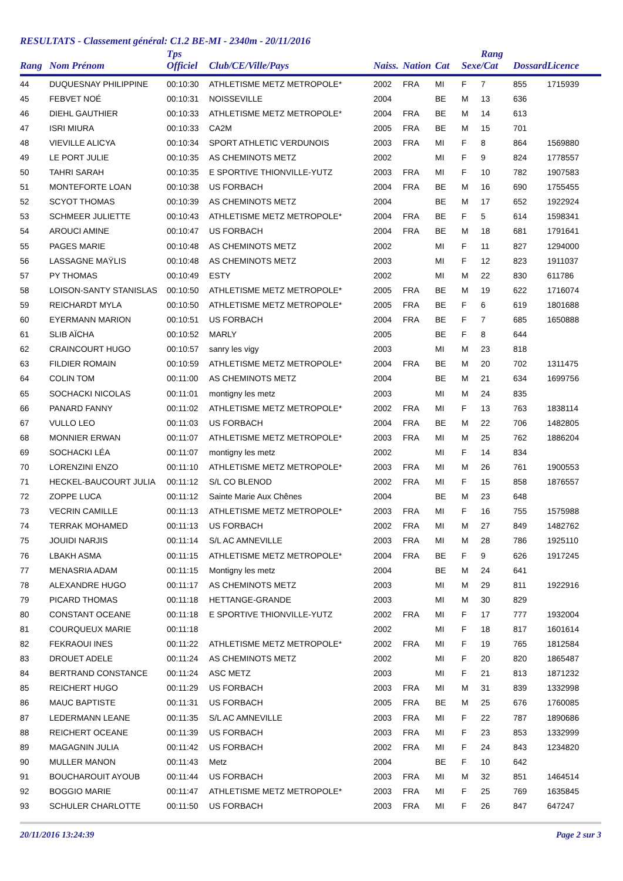RESULTATS - Classement général: C1.2 BE-MI - 2340m - 20/11/2016
| Rang | Nom Prénom | Tps Officiel | Club/CE/Ville/Pays | Naiss. | Nation | Cat | Sexe | Rang /Cat | Dossard | Licence |
| --- | --- | --- | --- | --- | --- | --- | --- | --- | --- | --- |
| 44 | DUQUESNAY PHILIPPINE | 00:10:30 | ATHLETISME METZ METROPOLE* | 2002 | FRA | MI | F | 7 | 855 | 1715939 |
| 45 | FEBVET NOÉ | 00:10:31 | NOISSEVILLE | 2004 | | BE | M | 13 | 636 | |
| 46 | DIEHL GAUTHIER | 00:10:33 | ATHLETISME METZ METROPOLE* | 2004 | FRA | BE | M | 14 | 613 | |
| 47 | ISRI MIURA | 00:10:33 | CA2M | 2005 | FRA | BE | M | 15 | 701 | |
| 48 | VIEVILLE ALICYA | 00:10:34 | SPORT ATHLETIC VERDUNOIS | 2003 | FRA | MI | F | 8 | 864 | 1569880 |
| 49 | LE PORT JULIE | 00:10:35 | AS CHEMINOTS METZ | 2002 | | MI | F | 9 | 824 | 1778557 |
| 50 | TAHRI SARAH | 00:10:35 | E SPORTIVE THIONVILLE-YUTZ | 2003 | FRA | MI | F | 10 | 782 | 1907583 |
| 51 | MONTEFORTE LOAN | 00:10:38 | US FORBACH | 2004 | FRA | BE | M | 16 | 690 | 1755455 |
| 52 | SCYOT THOMAS | 00:10:39 | AS CHEMINOTS METZ | 2004 | | BE | M | 17 | 652 | 1922924 |
| 53 | SCHMEER JULIETTE | 00:10:43 | ATHLETISME METZ METROPOLE* | 2004 | FRA | BE | F | 5 | 614 | 1598341 |
| 54 | AROUCI AMINE | 00:10:47 | US FORBACH | 2004 | FRA | BE | M | 18 | 681 | 1791641 |
| 55 | PAGES MARIE | 00:10:48 | AS CHEMINOTS METZ | 2002 | | MI | F | 11 | 827 | 1294000 |
| 56 | LASSAGNE MAŸLIS | 00:10:48 | AS CHEMINOTS METZ | 2003 | | MI | F | 12 | 823 | 1911037 |
| 57 | PY THOMAS | 00:10:49 | ESTY | 2002 | | MI | M | 22 | 830 | 611786 |
| 58 | LOISON-SANTY STANISLAS | 00:10:50 | ATHLETISME METZ METROPOLE* | 2005 | FRA | BE | M | 19 | 622 | 1716074 |
| 59 | REICHARDT MYLA | 00:10:50 | ATHLETISME METZ METROPOLE* | 2005 | FRA | BE | F | 6 | 619 | 1801688 |
| 60 | EYERMANN MARION | 00:10:51 | US FORBACH | 2004 | FRA | BE | F | 7 | 685 | 1650888 |
| 61 | SLIB AÏCHA | 00:10:52 | MARLY | 2005 | | BE | F | 8 | 644 | |
| 62 | CRAINCOURT HUGO | 00:10:57 | sanry les vigy | 2003 | | MI | M | 23 | 818 | |
| 63 | FILDIER ROMAIN | 00:10:59 | ATHLETISME METZ METROPOLE* | 2004 | FRA | BE | M | 20 | 702 | 1311475 |
| 64 | COLIN TOM | 00:11:00 | AS CHEMINOTS METZ | 2004 | | BE | M | 21 | 634 | 1699756 |
| 65 | SOCHACKI NICOLAS | 00:11:01 | montigny les metz | 2003 | | MI | M | 24 | 835 | |
| 66 | PANARD FANNY | 00:11:02 | ATHLETISME METZ METROPOLE* | 2002 | FRA | MI | F | 13 | 763 | 1838114 |
| 67 | VULLO LEO | 00:11:03 | US FORBACH | 2004 | FRA | BE | M | 22 | 706 | 1482805 |
| 68 | MONNIER ERWAN | 00:11:07 | ATHLETISME METZ METROPOLE* | 2003 | FRA | MI | M | 25 | 762 | 1886204 |
| 69 | SOCHACKI LÉA | 00:11:07 | montigny les metz | 2002 | | MI | F | 14 | 834 | |
| 70 | LORENZINI ENZO | 00:11:10 | ATHLETISME METZ METROPOLE* | 2003 | FRA | MI | M | 26 | 761 | 1900553 |
| 71 | HECKEL-BAUCOURT JULIA | 00:11:12 | S/L CO BLENOD | 2002 | FRA | MI | F | 15 | 858 | 1876557 |
| 72 | ZOPPE LUCA | 00:11:12 | Sainte Marie Aux Chênes | 2004 | | BE | M | 23 | 648 | |
| 73 | VECRIN CAMILLE | 00:11:13 | ATHLETISME METZ METROPOLE* | 2003 | FRA | MI | F | 16 | 755 | 1575988 |
| 74 | TERRAK MOHAMED | 00:11:13 | US FORBACH | 2002 | FRA | MI | M | 27 | 849 | 1482762 |
| 75 | JOUIDI NARJIS | 00:11:14 | S/L AC AMNEVILLE | 2003 | FRA | MI | M | 28 | 786 | 1925110 |
| 76 | LBAKH ASMA | 00:11:15 | ATHLETISME METZ METROPOLE* | 2004 | FRA | BE | F | 9 | 626 | 1917245 |
| 77 | MENASRIA ADAM | 00:11:15 | Montigny les metz | 2004 | | BE | M | 24 | 641 | |
| 78 | ALEXANDRE HUGO | 00:11:17 | AS CHEMINOTS METZ | 2003 | | MI | M | 29 | 811 | 1922916 |
| 79 | PICARD THOMAS | 00:11:18 | HETTANGE-GRANDE | 2003 | | MI | M | 30 | 829 | |
| 80 | CONSTANT OCEANE | 00:11:18 | E SPORTIVE THIONVILLE-YUTZ | 2002 | FRA | MI | F | 17 | 777 | 1932004 |
| 81 | COURQUEUX MARIE | 00:11:18 | | 2002 | | MI | F | 18 | 817 | 1601614 |
| 82 | FEKRAOUI INES | 00:11:22 | ATHLETISME METZ METROPOLE* | 2002 | FRA | MI | F | 19 | 765 | 1812584 |
| 83 | DROUET ADELE | 00:11:24 | AS CHEMINOTS METZ | 2002 | | MI | F | 20 | 820 | 1865487 |
| 84 | BERTRAND CONSTANCE | 00:11:24 | ASC METZ | 2003 | | MI | F | 21 | 813 | 1871232 |
| 85 | REICHERT HUGO | 00:11:29 | US FORBACH | 2003 | FRA | MI | M | 31 | 839 | 1332998 |
| 86 | MAUC BAPTISTE | 00:11:31 | US FORBACH | 2005 | FRA | BE | M | 25 | 676 | 1760085 |
| 87 | LEDERMANN LEANE | 00:11:35 | S/L AC AMNEVILLE | 2003 | FRA | MI | F | 22 | 787 | 1890686 |
| 88 | REICHERT OCEANE | 00:11:39 | US FORBACH | 2003 | FRA | MI | F | 23 | 853 | 1332999 |
| 89 | MAGAGNIN JULIA | 00:11:42 | US FORBACH | 2002 | FRA | MI | F | 24 | 843 | 1234820 |
| 90 | MULLER MANON | 00:11:43 | Metz | 2004 | | BE | F | 10 | 642 | |
| 91 | BOUCHAROUIT AYOUB | 00:11:44 | US FORBACH | 2003 | FRA | MI | M | 32 | 851 | 1464514 |
| 92 | BOGGIO MARIE | 00:11:47 | ATHLETISME METZ METROPOLE* | 2003 | FRA | MI | F | 25 | 769 | 1635845 |
| 93 | SCHULER CHARLOTTE | 00:11:50 | US FORBACH | 2003 | FRA | MI | F | 26 | 847 | 647247 |
20/11/2016 13:24:39 Page 2 sur 3